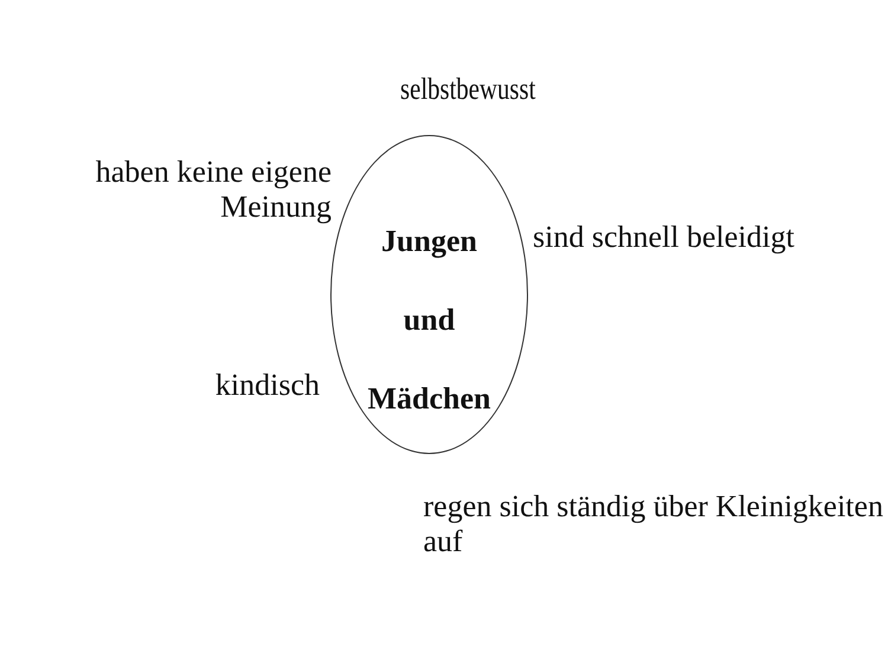selbstbewusst
haben keine eigene Meinung
Jungen
und
Mädchen
sind schnell beleidigt
kindisch
regen sich ständig über Kleinigkeiten auf